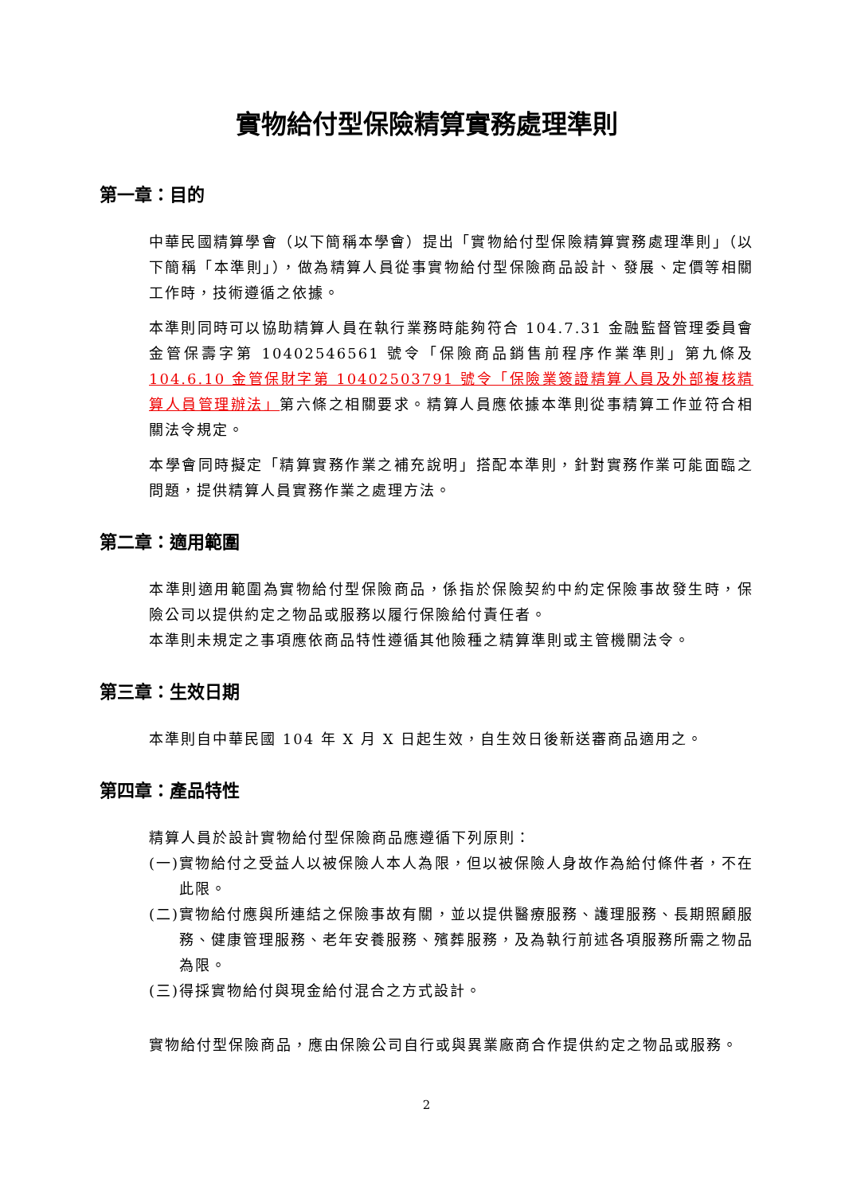實物給付型保險精算實務處理準則
第一章：目的
中華民國精算學會（以下簡稱本學會）提出「實物給付型保險精算實務處理準則」（以下簡稱「本準則」），做為精算人員從事實物給付型保險商品設計、發展、定價等相關工作時，技術遵循之依據。
本準則同時可以協助精算人員在執行業務時能夠符合 104.7.31 金融監督管理委員會金管保壽字第 10402546561 號令「保險商品銷售前程序作業準則」第九條及104.6.10 金管保財字第 10402503791 號令「保險業簽證精算人員及外部複核精算人員管理辦法」第六條之相關要求。精算人員應依據本準則從事精算工作並符合相關法令規定。
本學會同時擬定「精算實務作業之補充說明」搭配本準則，針對實務作業可能面臨之問題，提供精算人員實務作業之處理方法。
第二章：適用範圍
本準則適用範圍為實物給付型保險商品，係指於保險契約中約定保險事故發生時，保險公司以提供約定之物品或服務以履行保險給付責任者。
本準則未規定之事項應依商品特性遵循其他險種之精算準則或主管機關法令。
第三章：生效日期
本準則自中華民國 104 年 X 月 X 日起生效，自生效日後新送審商品適用之。
第四章：產品特性
精算人員於設計實物給付型保險商品應遵循下列原則：
(一)實物給付之受益人以被保險人本人為限，但以被保險人身故作為給付條件者，不在此限。
(二)實物給付應與所連結之保險事故有關，並以提供醫療服務、護理服務、長期照顧服務、健康管理服務、老年安養服務、殯葬服務，及為執行前述各項服務所需之物品為限。
(三)得採實物給付與現金給付混合之方式設計。
實物給付型保險商品，應由保險公司自行或與異業廠商合作提供約定之物品或服務。
2